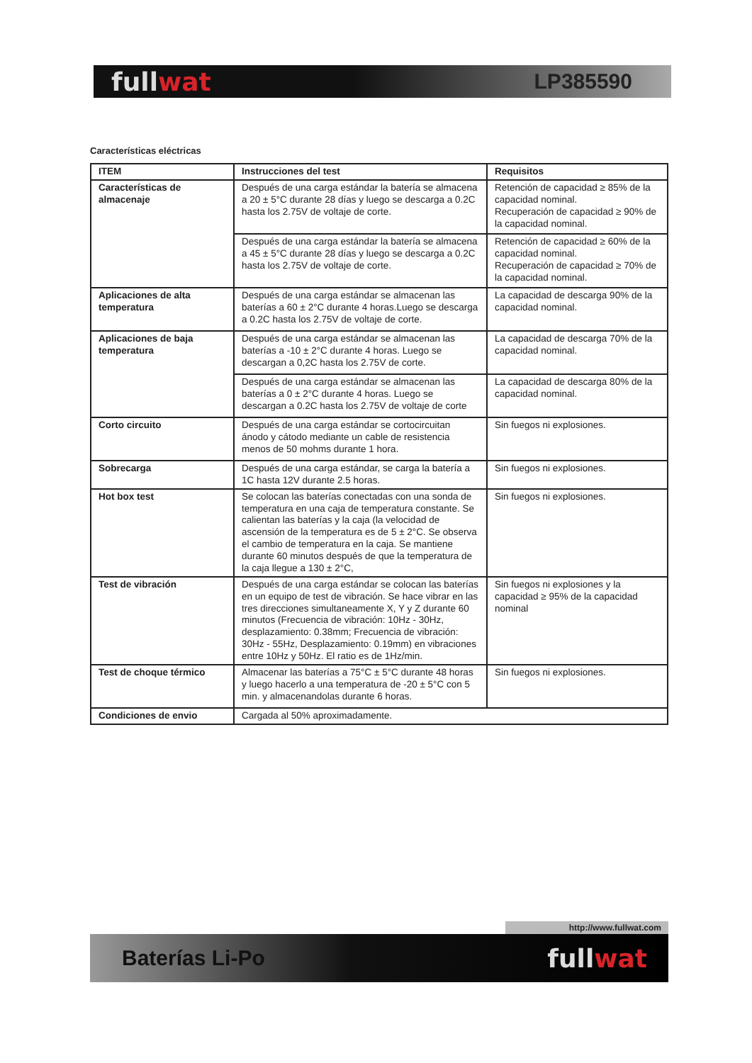fullwat
LP385590
Características eléctricas
| ITEM | Instrucciones del test | Requisitos |
| --- | --- | --- |
| Características de almacenaje | Después de una carga estándar la batería se almacena a 20 ± 5°C durante 28 días y luego se descarga a 0.2C hasta los 2.75V de voltaje de corte. | Retención de capacidad ≥ 85% de la capacidad nominal. Recuperación de capacidad ≥ 90% de la capacidad nominal. |
| | Después de una carga estándar la batería se almacena a 45 ± 5°C durante 28 días y luego se descarga a 0.2C hasta los 2.75V de voltaje de corte. | Retención de capacidad ≥ 60% de la capacidad nominal. Recuperación de capacidad ≥ 70% de la capacidad nominal. |
| Aplicaciones de alta temperatura | Después de una carga estándar se almacenan las baterías a 60 ± 2°C durante 4 horas.Luego se descarga a 0.2C hasta los 2.75V de voltaje de corte. | La capacidad de descarga 90% de la capacidad nominal. |
| Aplicaciones de baja temperatura | Después de una carga estándar se almacenan las baterías a -10 ± 2°C durante 4 horas. Luego se descargan a 0,2C hasta los 2.75V de corte. | La capacidad de descarga 70% de la capacidad nominal. |
| | Después de una carga estándar se almacenan las baterías a 0 ± 2°C durante 4 horas. Luego se descargan a 0.2C hasta los 2.75V de voltaje de corte | La capacidad de descarga 80% de la capacidad nominal. |
| Corto circuito | Después de una carga estándar se cortocircuitan ánodo y cátodo mediante un cable de resistencia menos de 50 mohms durante 1 hora. | Sin fuegos ni explosiones. |
| Sobrecarga | Después de una carga estándar, se carga la batería a 1C hasta 12V durante 2.5 horas. | Sin fuegos ni explosiones. |
| Hot box test | Se colocan las baterías conectadas con una sonda de temperatura en una caja de temperatura constante. Se calientan las baterías y la caja (la velocidad de ascensión de la temperatura es de 5 ± 2°C. Se observa el cambio de temperatura en la caja. Se mantiene durante 60 minutos después de que la temperatura de la caja llegue a 130 ± 2°C, | Sin fuegos ni explosiones. |
| Test de vibración | Después de una carga estándar se colocan las baterías en un equipo de test de vibración. Se hace vibrar en las tres direcciones simultaneamente X, Y y Z durante 60 minutos (Frecuencia de vibración: 10Hz - 30Hz, desplazamiento: 0.38mm; Frecuencia de vibración: 30Hz - 55Hz, Desplazamiento: 0.19mm) en vibraciones entre 10Hz y 50Hz. El ratio es de 1Hz/min. | Sin fuegos ni explosiones y la capacidad ≥ 95% de la capacidad nominal |
| Test de choque térmico | Almacenar las baterías a 75°C ± 5°C durante 48 horas y luego hacerlo a una temperatura de -20 ± 5°C con 5 min. y almacenandolas durante 6 horas. | Sin fuegos ni explosiones. |
| Condiciones de envio | Cargada al 50% aproximadamente. | |
http://www.fullwat.com
Baterías Li-Po
fullwat